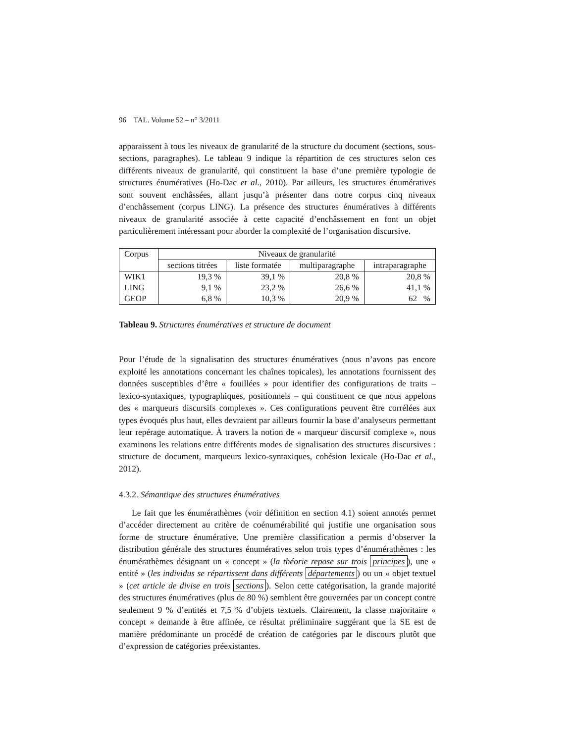96 TAL. Volume 52 – n° 3/2011
apparaissent à tous les niveaux de granularité de la structure du document (sections, sous-sections, paragraphes). Le tableau 9 indique la répartition de ces structures selon ces différents niveaux de granularité, qui constituent la base d’une première typologie de structures énumératives (Ho-Dac et al., 2010). Par ailleurs, les structures énumératives sont souvent enchâssées, allant jusqu’à présenter dans notre corpus cinq niveaux d’enchâssement (corpus LING). La présence des structures énumératives à différents niveaux de granularité associée à cette capacité d’enchâssement en font un objet particulièrement intéressant pour aborder la complexité de l’organisation discursive.
| Corpus | Niveaux de granularité | | | |
| --- | --- | --- | --- | --- |
| | sections titrées | liste formatée | multiparagraphe | intraparagraphe |
| WIK1 | 19,3 % | 39,1 % | 20,8 % | 20,8 % |
| LING | 9,1 % | 23,2 % | 26,6 % | 41,1 % |
| GEOP | 6,8 % | 10,3 % | 20,9 % | 62 % |
Tableau 9. Structures énumératives et structure de document
Pour l’étude de la signalisation des structures énumératives (nous n’avons pas encore exploité les annotations concernant les chaînes topicales), les annotations fournissent des données susceptibles d’être « fouillées » pour identifier des configurations de traits – lexico-syntaxiques, typographiques, positionnels – qui constituent ce que nous appelons des « marqueurs discursifs complexes ». Ces configurations peuvent être corrélées aux types évoqués plus haut, elles devraient par ailleurs fournir la base d’analyseurs permettant leur repérage automatique. À travers la notion de « marqueur discursif complexe », nous examinons les relations entre différents modes de signalisation des structures discursives : structure de document, marqueurs lexico-syntaxiques, cohésion lexicale (Ho-Dac et al., 2012).
4.3.2. Sémantique des structures énumératives
Le fait que les énumérathèmes (voir définition en section 4.1) soient annotés permet d’accéder directement au critère de coénumérabilité qui justifie une organisation sous forme de structure énumérative. Une première classification a permis d’observer la distribution générale des structures énumératives selon trois types d’énumérathèmes : les énumérathèmes désignant un « concept » (la théorie repose sur trois principes), une « entité » (les individus se répartissent dans différents départements) ou un « objet textuel » (cet article de divise en trois sections). Selon cette catégorisation, la grande majorité des structures énumératives (plus de 80 %) semblent être gouvernées par un concept contre seulement 9 % d’entités et 7,5 % d’objets textuels. Clairement, la classe majoritaire « concept » demande à être affinée, ce résultat préliminaire suggérant que la SE est de manière prédominante un procédé de création de catégories par le discours plutôt que d’expression de catégories préexistantes.